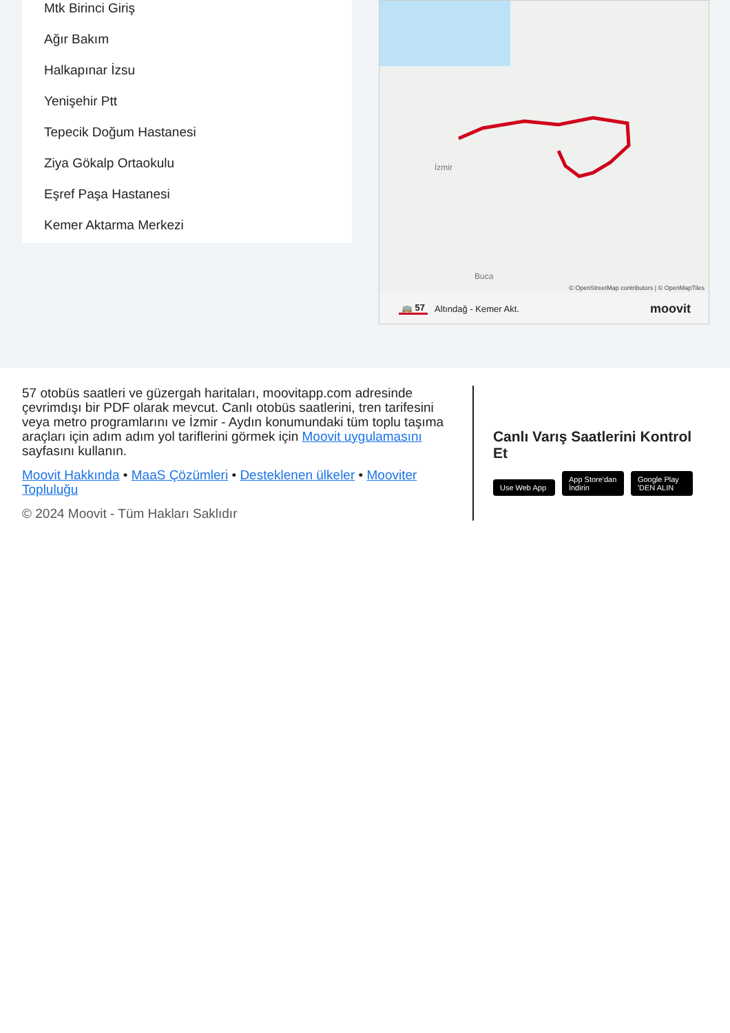Mtk Birinci Giriş
Ağır Bakım
Halkapınar İzsu
Yenişehir Ptt
Tepecik Doğum Hastanesi
Ziya Gökalp Ortaokulu
Eşref Paşa Hastanesi
Kemer Aktarma Merkezi
İzmir
Buca
© OpenStreetMap contributors | © OpenMapTiles
🚌 57 Altındağ - Kemer Akt. moovit
57 otobüs saatleri ve güzergah haritaları, moovitapp.com adresinde çevrimdışı bir PDF olarak mevcut. Canlı otobüs saatlerini, tren tarifesini veya metro programlarını ve İzmir - Aydın konumundaki tüm toplu taşıma araçları için adım adım yol tariflerini görmek için Moovit uygulamasını sayfasını kullanın.
Moovit Hakkında • MaaS Çözümleri • Desteklenen ülkeler • Mooviter Topluluğu
© 2024 Moovit - Tüm Hakları Saklıdır
Canlı Varış Saatlerini Kontrol Et
Use Web App App Store'dan İndirin Google Play 'DEN ALIN